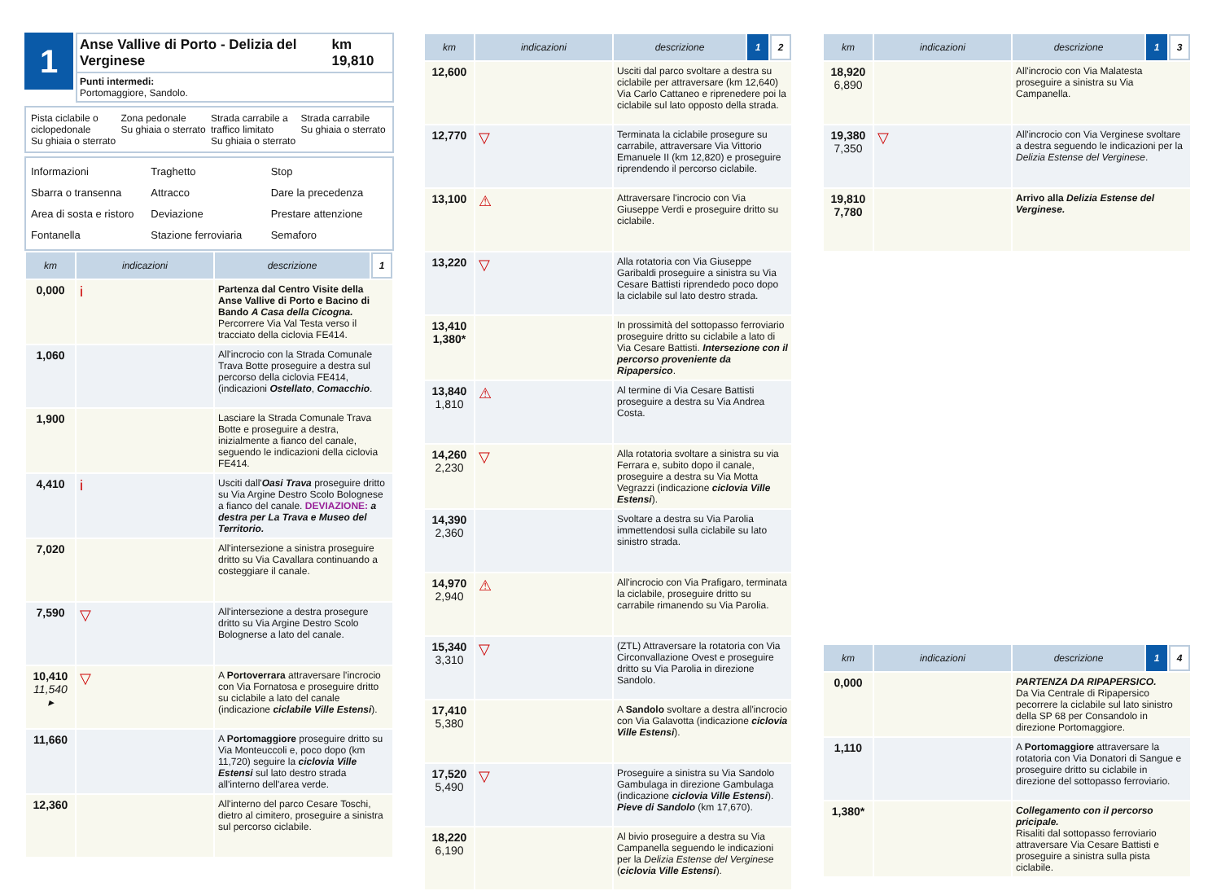1
Anse Vallive di Porto - Delizia del Verginese km 19,810
Punti intermedi:
Portomaggiore, Sandolo.
Pista ciclabile o ciclopedonale
Su ghiaia o sterrato
Zona pedonale
Su ghiaia o sterrato
Strada carrabile a traffico limitato
Su ghiaia o sterrato
Strada carrabile
Su ghiaia o sterrato
Informazioni
Traghetto
Stop
Sbarra o transenna
Attracco
Dare la precedenza
Area di sosta e ristoro
Deviazione
Prestare attenzione
Fontanella
Stazione ferroviaria
Semaforo
| km | indicazioni | descrizione | 1 |
| --- | --- | --- | --- |
| 0,000 | i | Partenza dal Centro Visite della Anse Vallive di Porto e Bacino di Bando A Casa della Cicogna. Percorrere Via Val Testa verso il tracciato della ciclovia FE414. | |
| 1,060 | | All'incrocio con la Strada Comunale Trava Botte proseguire a destra sul percorso della ciclovia FE414, (indicazioni Ostellato , Comacchio . | |
| 1,900 | | Lasciare la Strada Comunale Trava Botte e proseguire a destra, inizialmente a fianco del canale, seguendo le indicazioni della ciclovia FE414. | |
| 4,410 | i | Usciti dall' Oasi Trava proseguire dritto su Via Argine Destro Scolo Bolognese a fianco del canale. DEVIAZIONE: a destra per La Trava e Museo del Territorio. | |
| 7,020 | | All'intersezione a sinistra proseguire dritto su Via Cavallara continuando a costeggiare il canale. | |
| 7,590 | ▽ | All'intersezione a destra prosegure dritto su Via Argine Destro Scolo Bolognerse a lato del canale. | |
| 10,410 11,540 ▸ | ▽ | A Portoverrara attraversare l'incrocio con Via Fornatosa e proseguire dritto su ciclabile a lato del canale (indicazione ciclabile Ville Estensi ). | |
| 11,660 | | A Portomaggiore proseguire dritto su Via Monteuccoli e, poco dopo (km 11,720) seguire la ciclovia Ville Estensi sul lato destro strada all'interno dell'area verde. | |
| 12,360 | | All'interno del parco Cesare Toschi, dietro al cimitero, proseguire a sinistra sul percorso ciclabile. | |
| km | indicazioni | descrizione | 1 | 2 |
| --- | --- | --- | --- | --- |
| 12,600 | | Usciti dal parco svoltare a destra su ciclabile per attraversare (km 12,640) Via Carlo Cattaneo e riprenedere poi la ciclabile sul lato opposto della strada. | | |
| 12,770 | ▽ | Terminata la ciclabile prosegure su carrabile, attraversare Via Vittorio Emanuele II (km 12,820) e proseguire riprendendo il percorso ciclabile. | | |
| 13,100 | ⚠ | Attraversare l'incrocio con Via Giuseppe Verdi e proseguire dritto su ciclabile. | | |
| 13,220 | ▽ | Alla rotatoria con Via Giuseppe Garibaldi proseguire a sinistra su Via Cesare Battisti riprendedo poco dopo la ciclabile sul lato destro strada. | | |
| 13,410 1,380* | | In prossimità del sottopasso ferroviario proseguire dritto su ciclabile a lato di Via Cesare Battisti. Intersezione con il percorso proveniente da Ripapersico . | | |
| 13,840 1,810 | ⚠ | Al termine di Via Cesare Battisti proseguire a destra su Via Andrea Costa. | | |
| 14,260 2,230 | ▽ | Alla rotatoria svoltare a sinistra su via Ferrara e, subito dopo il canale, proseguire a destra su Via Motta Vegrazzi (indicazione ciclovia Ville Estensi ). | | |
| 14,390 2,360 | | Svoltare a destra su Via Parolia immettendosi sulla ciclabile su lato sinistro strada. | | |
| 14,970 2,940 | ⚠ | All'incrocio con Via Prafigaro, terminata la ciclabile, proseguire dritto su carrabile rimanendo su Via Parolia. | | |
| 15,340 3,310 | ▽ | (ZTL) Attraversare la rotatoria con Via Circonvallazione Ovest e proseguire dritto su Via Parolia in direzione Sandolo. | | |
| 17,410 5,380 | | A Sandolo svoltare a destra all'incrocio con Via Galavotta (indicazione ciclovia Ville Estensi ). | | |
| 17,520 5,490 | ▽ | Proseguire a sinistra su Via Sandolo Gambulaga in direzione Gambulaga (indicazione ciclovia Ville Estensi ). Pieve di Sandolo (km 17,670). | | |
| 18,220 6,190 | | Al bivio proseguire a destra su Via Campanella seguendo le indicazioni per la Delizia Estense del Verginese ( ciclovia Ville Estensi ). | | |
| km | indicazioni | descrizione | 1 | 3 |
| --- | --- | --- | --- | --- |
| 18,920 6,890 | | All'incrocio con Via Malatesta proseguire a sinistra su Via Campanella. | | |
| 19,380 7,350 | ▽ | All'incrocio con Via Verginese svoltare a destra seguendo le indicazioni per la Delizia Estense del Verginese . | | |
| 19,810 7,780 | | Arrivo alla Delizia Estense del Verginese. | | |
| km | indicazioni | descrizione | 1 | 4 |
| --- | --- | --- | --- | --- |
| 0,000 | | PARTENZA DA RIPAPERSICO. Da Via Centrale di Ripapersico pecorrere la ciclabile sul lato sinistro della SP 68 per Consandolo in direzione Portomaggiore. | | |
| 1,110 | | A Portomaggiore attraversare la rotatoria con Via Donatori di Sangue e proseguire dritto su ciclabile in direzione del sottopasso ferroviario. | | |
| 1,380* | | Collegamento con il percorso pricipale. Risaliti dal sottopasso ferroviario attraversare Via Cesare Battisti e proseguire a sinistra sulla pista ciclabile. | | |